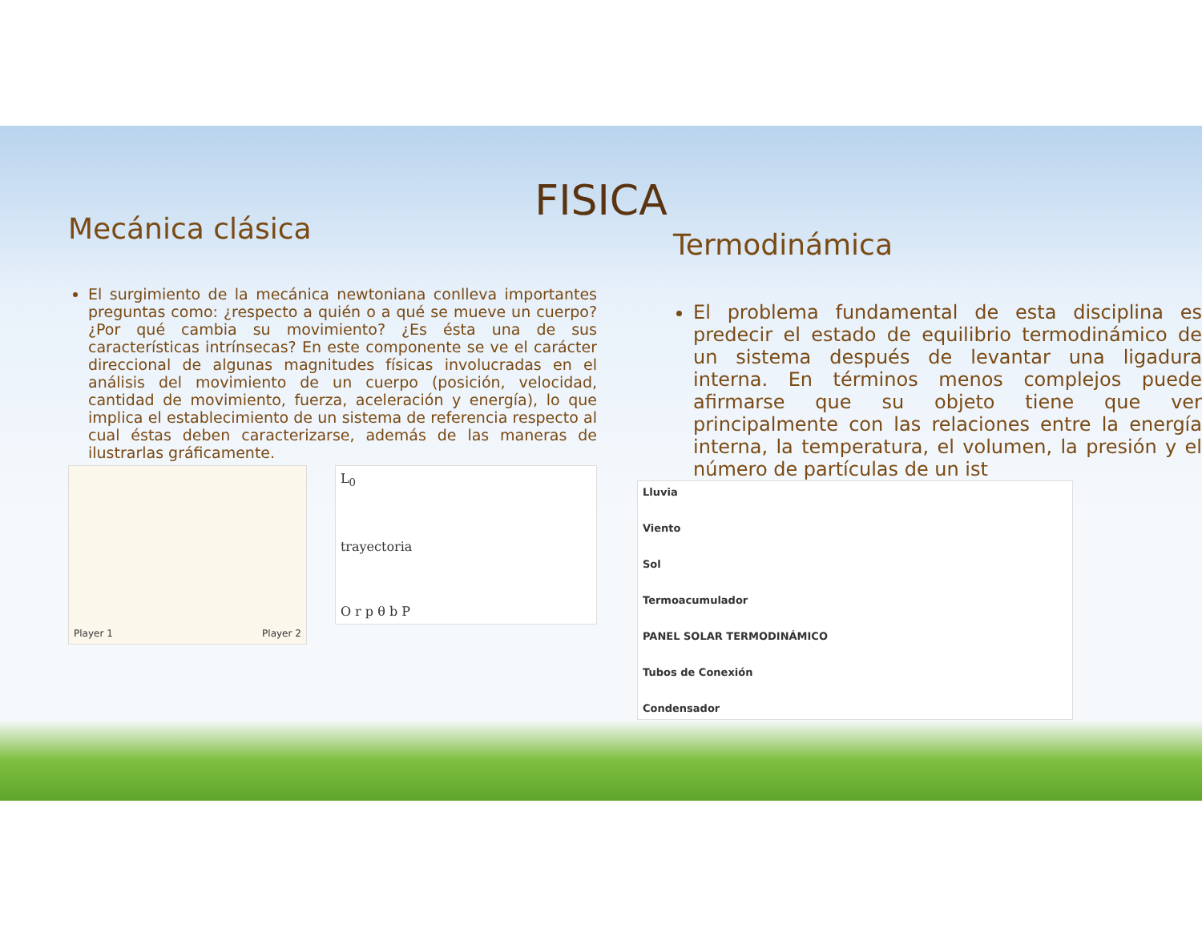FISICA
Mecánica clásica
El surgimiento de la mecánica newtoniana conlleva importantes preguntas como: ¿respecto a quién o a qué se mueve un cuerpo? ¿Por qué cambia su movimiento? ¿Es ésta una de sus características intrínsecas? En este componente se ve el carácter direccional de algunas magnitudes físicas involucradas en el análisis del movimiento de un cuerpo (posición, velocidad, cantidad de movimiento, fuerza, aceleración y energía), lo que implica el establecimiento de un sistema de referencia respecto al cual éstas deben caracterizarse, además de las maneras de ilustrarlas gráficamente.
Player 1 Player 2
L<sub>0</sub>
trayectoria
O r p θ b P
Termodinámica
El problema fundamental de esta disciplina es predecir el estado de equilibrio termodinámico de un sistema después de levantar una ligadura interna. En términos menos complejos puede afirmarse que su objeto tiene que ver principalmente con las relaciones entre la energía interna, la temperatura, el volumen, la presión y el número de partículas de un ist
Lluvia
Viento
Sol
Termoacumulador
PANEL SOLAR TERMODINÁMICO
Tubos de Conexión
Condensador